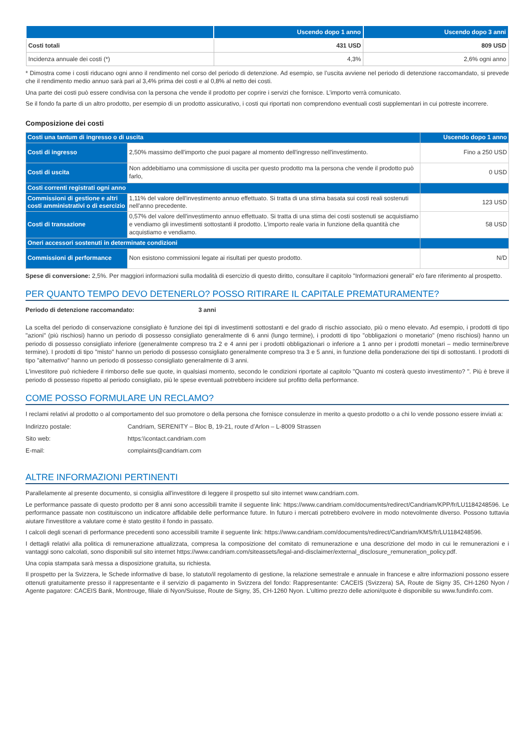| | Uscendo dopo 1 anno | Uscendo dopo 3 anni |
| --- | --- | --- |
| Costi totali | 431 USD | 809 USD |
| Incidenza annuale dei costi (*) | 4,3% | 2,6% ogni anno |
* Dimostra come i costi riducano ogni anno il rendimento nel corso del periodo di detenzione. Ad esempio, se l’uscita avviene nel periodo di detenzione raccomandato, si prevede che il rendimento medio annuo sarà pari al 3,4% prima dei costi e al 0,8% al netto dei costi.
Una parte dei costi può essere condivisa con la persona che vende il prodotto per coprire i servizi che fornisce. L’importo verrà comunicato.
Se il fondo fa parte di un altro prodotto, per esempio di un prodotto assicurativo, i costi qui riportati non comprendono eventuali costi supplementari in cui potreste incorrere.
Composizione dei costi
| Costi una tantum di ingresso o di uscita | | Uscendo dopo 1 anno |
| Costi di ingresso | 2,50% massimo dell'importo che puoi pagare al momento dell'ingresso nell'investimento. | Fino a 250 USD |
| Costi di uscita | Non addebitiamo una commissione di uscita per questo prodotto ma la persona che vende il prodotto può farlo, | 0 USD |
| Costi correnti registrati ogni anno | | |
| Commissioni di gestione e altri costi amministrativi o di esercizio | 1,11% del valore dell'investimento annuo effettuato. Si tratta di una stima basata sui costi reali sostenuti nell'anno precedente. | 123 USD |
| Costi di transazione | 0,57% del valore dell'investimento annuo effettuato. Si tratta di una stima dei costi sostenuti se acquistiamo e vendiamo gli investimenti sottostanti il prodotto. L'importo reale varia in funzione della quantità che acquistiamo e vendiamo. | 58 USD |
| Oneri accessori sostenuti in determinate condizioni | | |
| Commissioni di performance | Non esistono commissioni legate ai risultati per questo prodotto. | N/D |
Spese di conversione: 2,5%. Per maggiori informazioni sulla modalità di esercizio di questo diritto, consultare il capitolo "Informazioni generali" e/o fare riferimento al prospetto.
PER QUANTO TEMPO DEVO DETENERLO? POSSO RITIRARE IL CAPITALE PREMATURAMENTE?
Periodo di detenzione raccomandato: 3 anni
La scelta del periodo di conservazione consigliato è funzione dei tipi di investimenti sottostanti e del grado di rischio associato, più o meno elevato. Ad esempio, i prodotti di tipo "azioni" (più rischiosi) hanno un periodo di possesso consigliato generalmente di 6 anni (lungo termine), i prodotti di tipo "obbligazioni o monetario" (meno rischiosi) hanno un periodo di possesso consigliato inferiore (generalmente compreso tra 2 e 4 anni per i prodotti obbligazionari o inferiore a 1 anno per i prodotti monetari – medio termine/breve termine). I prodotti di tipo "misto" hanno un periodo di possesso consigliato generalmente compreso tra 3 e 5 anni, in funzione della ponderazione dei tipi di sottostanti. I prodotti di tipo "alternativo" hanno un periodo di possesso consigliato generalmente di 3 anni.
L'investitore può richiedere il rimborso delle sue quote, in qualsiasi momento, secondo le condizioni riportate al capitolo "Quanto mi costerà questo investimento? ". Più è breve il periodo di possesso rispetto al periodo consigliato, più le spese eventuali potrebbero incidere sul profitto della performance.
COME POSSO FORMULARE UN RECLAMO?
I reclami relativi al prodotto o al comportamento del suo promotore o della persona che fornisce consulenze in merito a questo prodotto o a chi lo vende possono essere inviati a:
Indirizzo postale: Candriam, SERENITY – Bloc B, 19-21, route d’Arlon – L-8009 Strassen
Sito web: https:\\contact.candriam.com
E-mail: complaints@candriam.com
ALTRE INFORMAZIONI PERTINENTI
Parallelamente al presente documento, si consiglia all'investitore di leggere il prospetto sul sito internet www.candriam.com.
Le performance passate di questo prodotto per 8 anni sono accessibili tramite il seguente link: https://www.candriam.com/documents/redirect/Candriam/KPP/fr/LU1184248596. Le performance passate non costituiscono un indicatore affidabile delle performance future. In futuro i mercati potrebbero evolvere in modo notevolmente diverso. Possono tuttavia aiutare l'investitore a valutare come è stato gestito il fondo in passato.
I calcoli degli scenari di performance precedenti sono accessibili tramite il seguente link: https://www.candriam.com/documents/redirect/Candriam/KMS/fr/LU1184248596.
I dettagli relativi alla politica di remunerazione attualizzata, compresa la composizione del comitato di remunerazione e una descrizione del modo in cui le remunerazioni e i vantaggi sono calcolati, sono disponibili sul sito internet https://www.candriam.com/siteassets/legal-and-disclaimer/external_disclosure_remuneration_policy.pdf.
Una copia stampata sarà messa a disposizione gratuita, su richiesta.
Il prospetto per la Svizzera, le Schede informative di base, lo statuto/il regolamento di gestione, la relazione semestrale e annuale in francese e altre informazioni possono essere ottenuti gratuitamente presso il rappresentante e il servizio di pagamento in Svizzera del fondo: Rappresentante: CACEIS (Svizzera) SA, Route de Signy 35, CH-1260 Nyon / Agente pagatore: CACEIS Bank, Montrouge, filiale di Nyon/Suisse, Route de Signy, 35, CH-1260 Nyon. L'ultimo prezzo delle azioni/quote è disponibile su www.fundinfo.com.